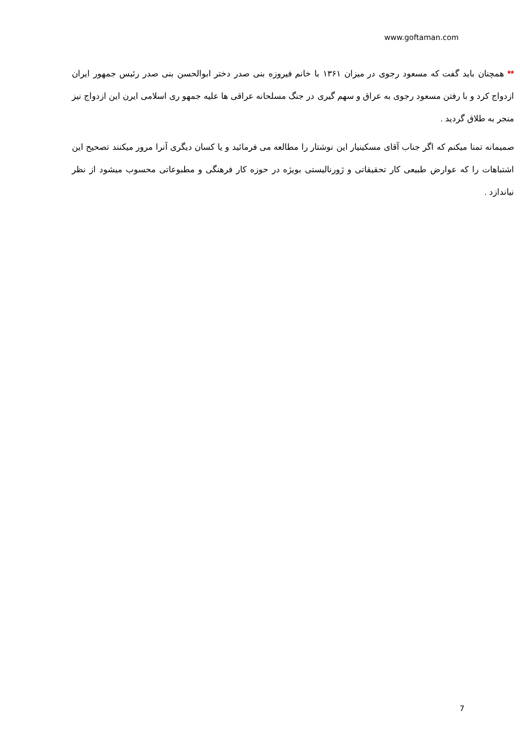www.goftaman.com
** همچنان باید گفت که مسعود رجوی در میزان ۱۳۶۱ با خانم فیروزه بنی صدر دختر ابوالحسن بنی صدر رئیس جمهور ایران ازدواج کرد و با رفتن مسعود رجوی به عراق و سهم گیری در جنگ مسلحانه عراقی ها علیه جمهو ری اسلامی ایرن این ازدواج نیز منجر به طلاق گردید .
صمیمانه تمنا میکنم که اگر جناب آقای مسکینیار این نوشتار را مطالعه می فرمائید و یا کسان دیگری آنرا مرور میکنند تصحیح این اشتباهات را که عوارض طبیعی کار تحقیقاتی و ژورنالیستی بویژه در حوزه کار فرهنگی و مطبوعاتی محسوب میشود از نظر نیاندازد .
7